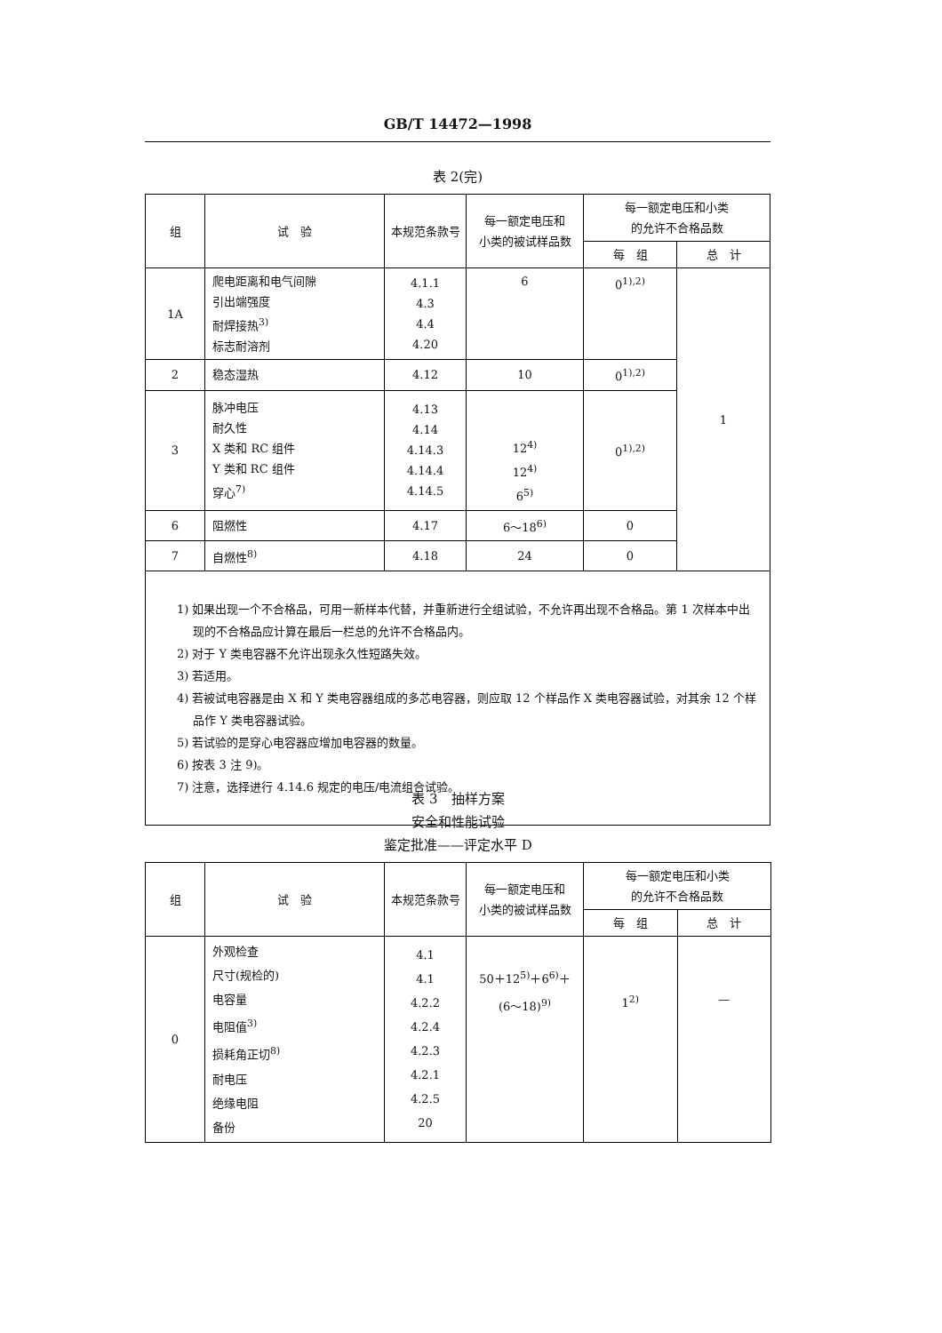GB/T 14472—1998
表 2(完)
| 组 | 试 验 | 本规范条款号 | 每一额定电压和 小类的被试样品数 | 每一额定电压和小类 的允许不合格品数 | |
| --- | --- | --- | --- | --- | --- |
| | | | | 每 组 | 总 计 |
| 1A | 爬电距离和电气间隙 引出端强度 耐焊接热<sup>3)</sup> 标志耐溶剂 | 4.1.1 4.3 4.4 4.20 | 6 | 0<sup>1),2)</sup> | 1 |
| 2 | 稳态湿热 | 4.12 | 10 | 0<sup>1),2)</sup> | |
| 3 | 脉冲电压 耐久性 X 类和 RC 组件 Y 类和 RC 组件 穿心<sup>7)</sup> | 4.13 4.14 4.14.3 4.14.4 4.14.5 | 12<sup>4)</sup> 12<sup>4)</sup> 6<sup>5)</sup> | 0<sup>1),2)</sup> | |
| 6 | 阻燃性 | 4.17 | 6～18<sup>6)</sup> | 0 | |
| 7 | 自燃性<sup>8)</sup> | 4.18 | 24 | 0 | |
1) 如果出现一个不合格品，可用一新样本代替，并重新进行全组试验，不允许再出现不合格品。第 1 次样本中出现的不合格品应计算在最后一栏总的允许不合格品内。
2) 对于 Y 类电容器不允许出现永久性短路失效。
3) 若适用。
4) 若被试电容器是由 X 和 Y 类电容器组成的多芯电容器，则应取 12 个样品作 X 类电容器试验，对其余 12 个样品作 Y 类电容器试验。
5) 若试验的是穿心电容器应增加电容器的数量。
6) 按表 3 注 9)。
7) 注意，选择进行 4.14.6 规定的电压/电流组合试验。
表 3 抽样方案 安全和性能试验 鉴定批准——评定水平 D
| 组 | 试 验 | 本规范条款号 | 每一额定电压和 小类的被试样品数 | 每一额定电压和小类 的允许不合格品数 | |
| --- | --- | --- | --- | --- | --- |
| | | | | 每 组 | 总 计 |
| 0 | 外观检查 尺寸(规检的) 电容量 电阻值<sup>3)</sup> 损耗角正切<sup>8)</sup> 耐电压 绝缘电阻 备份 | 4.1 4.1 4.2.2 4.2.4 4.2.3 4.2.1 4.2.5 20 | 50＋12<sup>5)</sup>＋6<sup>6)</sup>＋ (6～18)<sup>9)</sup> | 1<sup>2)</sup> | — |